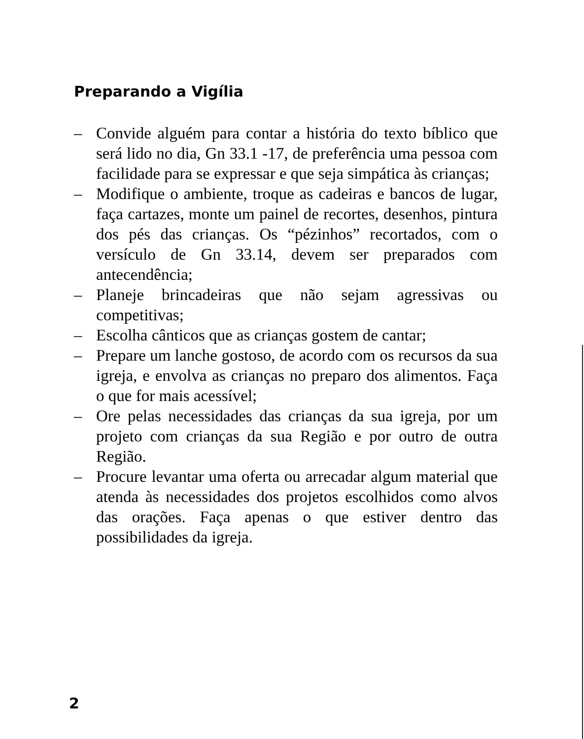Preparando a Vigília
– Convide alguém para contar a história do texto bíblico que será lido no dia, Gn 33.1 -17, de preferência uma pessoa com facilidade para se expressar e que seja simpática às crianças;
– Modifique o ambiente, troque as cadeiras e bancos de lugar, faça cartazes, monte um painel de recortes, desenhos, pintura dos pés das crianças. Os “pézinhos” recortados, com o versículo de Gn 33.14, devem ser preparados com antecendência;
– Planeje brincadeiras que não sejam agressivas ou competitivas;
– Escolha cânticos que as crianças gostem de cantar;
– Prepare um lanche gostoso, de acordo com os recursos da sua igreja, e envolva as crianças no preparo dos alimentos. Faça o que for mais acessível;
– Ore pelas necessidades das crianças da sua igreja, por um projeto com crianças da sua Região e por outro de outra Região.
– Procure levantar uma oferta ou arrecadar algum material que atenda às necessidades dos projetos escolhidos como alvos das orações. Faça apenas o que estiver dentro das possibilidades da igreja.
2